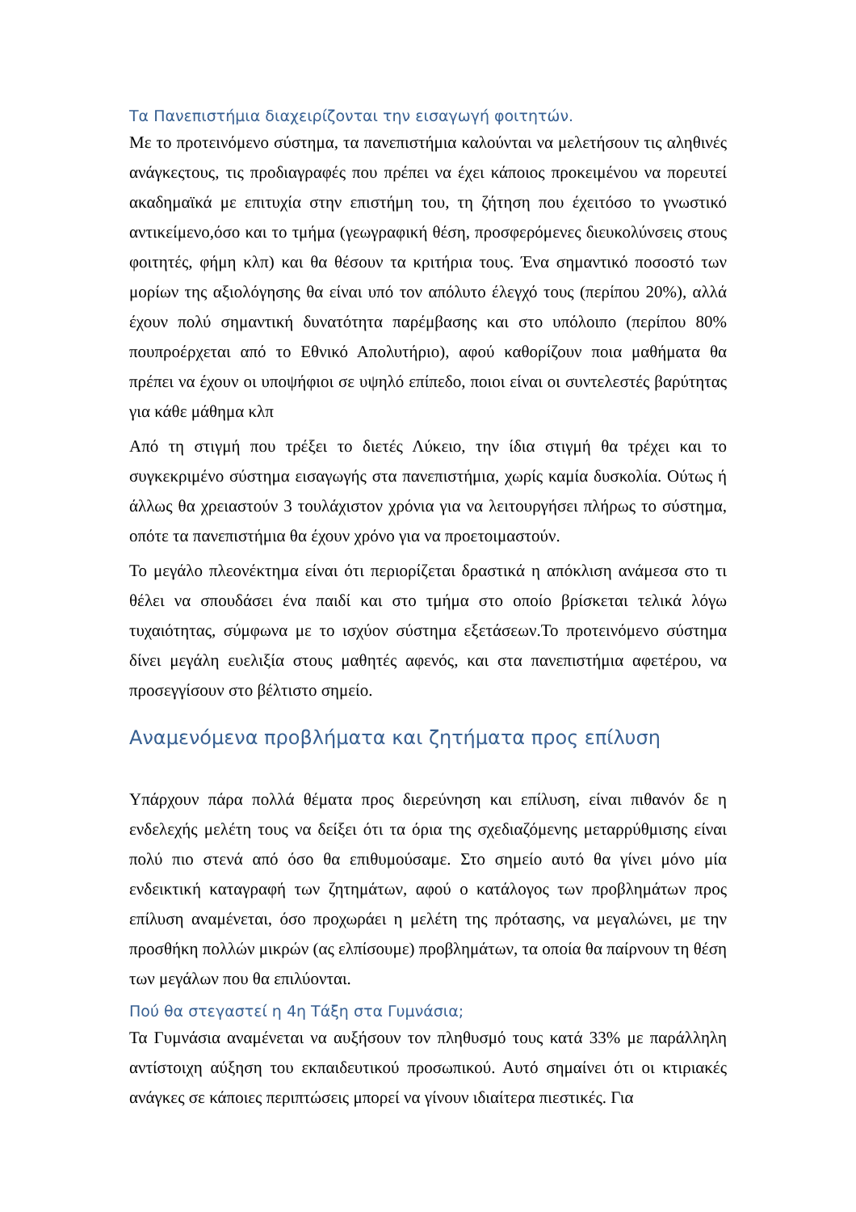Τα Πανεπιστήμια διαχειρίζονται την εισαγωγή φοιτητών.
Με το προτεινόμενο σύστημα, τα πανεπιστήμια καλούνται να μελετήσουν τις αληθινές ανάγκεςτους, τις προδιαγραφές που πρέπει να έχει κάποιος προκειμένου να πορευτεί ακαδημαϊκά με επιτυχία στην επιστήμη του, τη ζήτηση που έχειτόσο το γνωστικό αντικείμενο,όσο και το τμήμα (γεωγραφική θέση, προσφερόμενες διευκολύνσεις στους φοιτητές, φήμη κλπ) και θα θέσουν τα κριτήρια τους. Ένα σημαντικό ποσοστό των μορίων της αξιολόγησης θα είναι υπό τον απόλυτο έλεγχό τους (περίπου 20%), αλλά έχουν πολύ σημαντική δυνατότητα παρέμβασης και στο υπόλοιπο (περίπου 80% πουπροέρχεται από το Εθνικό Απολυτήριο), αφού καθορίζουν ποια μαθήματα θα πρέπει να έχουν οι υποψήφιοι σε υψηλό επίπεδο, ποιοι είναι οι συντελεστές βαρύτητας για κάθε μάθημα κλπ
Από τη στιγμή που τρέξει το διετές Λύκειο, την ίδια στιγμή θα τρέχει και το συγκεκριμένο σύστημα εισαγωγής στα πανεπιστήμια, χωρίς καμία δυσκολία. Ούτως ή άλλως θα χρειαστούν 3 τουλάχιστον χρόνια για να λειτουργήσει πλήρως το σύστημα, οπότε τα πανεπιστήμια θα έχουν χρόνο για να προετοιμαστούν.
Το μεγάλο πλεονέκτημα είναι ότι περιορίζεται δραστικά η απόκλιση ανάμεσα στο τι θέλει να σπουδάσει ένα παιδί και στο τμήμα στο οποίο βρίσκεται τελικά λόγω τυχαιότητας, σύμφωνα με το ισχύον σύστημα εξετάσεων.Το προτεινόμενο σύστημα δίνει μεγάλη ευελιξία στους μαθητές αφενός, και στα πανεπιστήμια αφετέρου, να προσεγγίσουν στο βέλτιστο σημείο.
Αναμενόμενα προβλήματα και ζητήματα προς επίλυση
Υπάρχουν πάρα πολλά θέματα προς διερεύνηση και επίλυση, είναι πιθανόν δε η ενδελεχής μελέτη τους να δείξει ότι τα όρια της σχεδιαζόμενης μεταρρύθμισης είναι πολύ πιο στενά από όσο θα επιθυμούσαμε. Στο σημείο αυτό θα γίνει μόνο μία ενδεικτική καταγραφή των ζητημάτων, αφού ο κατάλογος των προβλημάτων προς επίλυση αναμένεται, όσο προχωράει η μελέτη της πρότασης, να μεγαλώνει, με την προσθήκη πολλών μικρών (ας ελπίσουμε) προβλημάτων, τα οποία θα παίρνουν τη θέση των μεγάλων που θα επιλύονται.
Πού θα στεγαστεί η 4η Τάξη στα Γυμνάσια;
Τα Γυμνάσια αναμένεται να αυξήσουν τον πληθυσμό τους κατά 33% με παράλληλη αντίστοιχη αύξηση του εκπαιδευτικού προσωπικού. Αυτό σημαίνει ότι οι κτιριακές ανάγκες σε κάποιες περιπτώσεις μπορεί να γίνουν ιδιαίτερα πιεστικές. Για